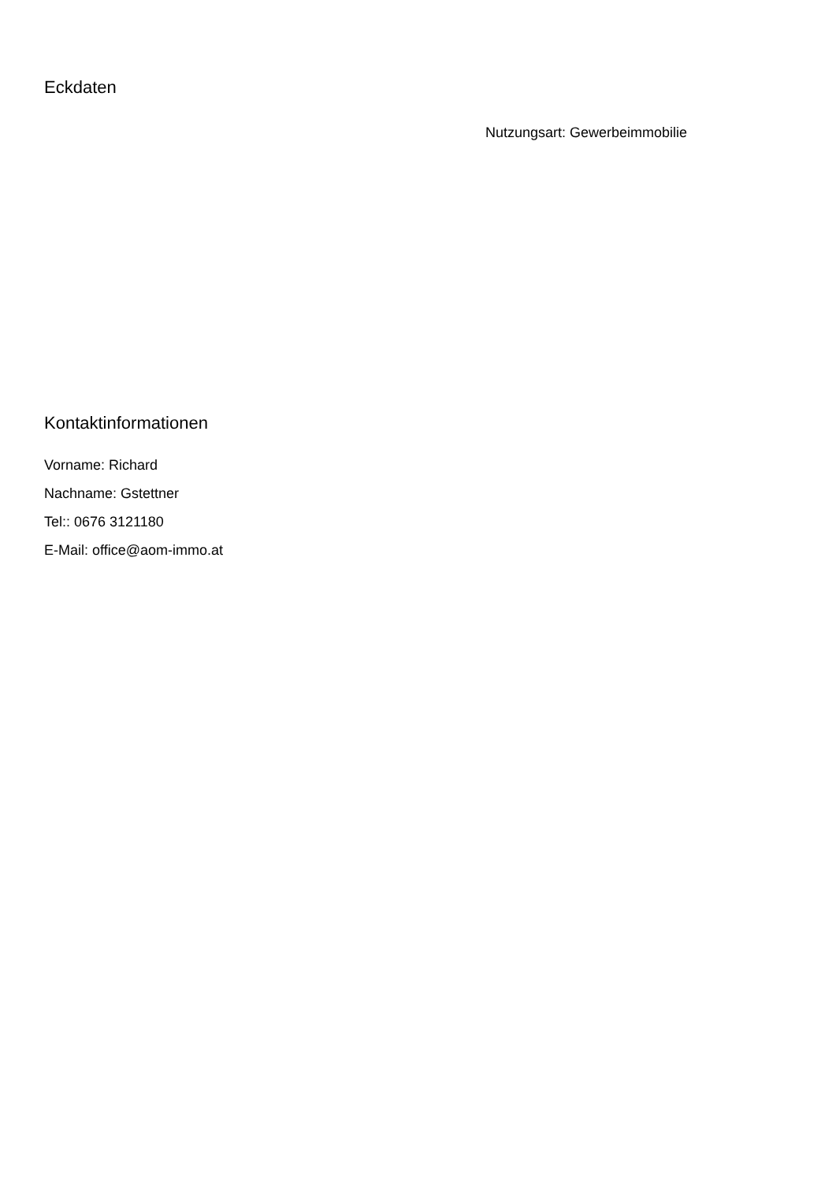Eckdaten
Nutzungsart: Gewerbeimmobilie
Kontaktinformationen
Vorname: Richard
Nachname: Gstettner
Tel:: 0676 3121180
E-Mail: office@aom-immo.at